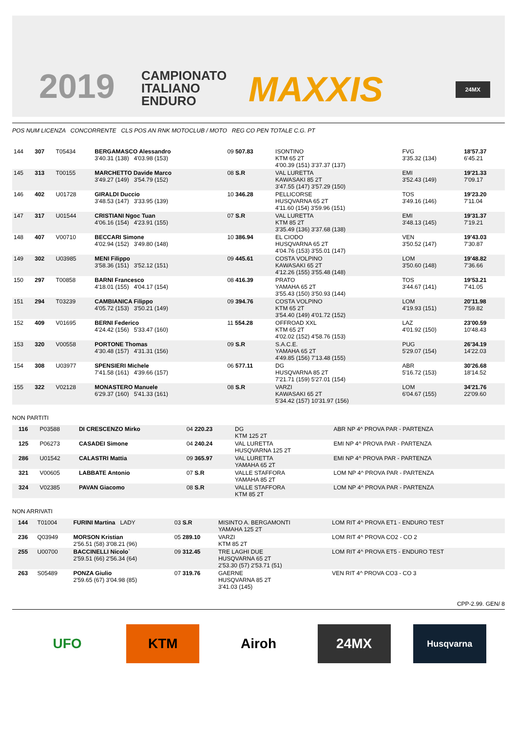2019
CAMPIONATO
ITALIANO
ENDURO
MAXXIS 24MX
POS NUM LICENZA CONCORRENTE CLS POS AN RNK MOTOCLUB / MOTO REG CO PEN TOTALE C.G. PT
| 144 | 307 | T05434 | BERGAMASCO Alessandro 3'40.31 (138) 4'03.98 (153) | 09 507.83 | ISONTINO KTM 65 2T 4'00.39 (151) 3'37.37 (137) | FVG 3'35.32 (134) | 18'57.37 6'45.21 |
| 145 | 313 | T00155 | MARCHETTO Davide Marco 3'49.27 (149) 3'54.79 (152) | 08 S.R | VAL LURETTA KAWASAKI 85 2T 3'47.55 (147) 3'57.29 (150) | EMI 3'52.43 (149) | 19'21.33 7'09.17 |
| 146 | 402 | U01728 | GIRALDI Duccio 3'48.53 (147) 3'33.95 (139) | 10 346.28 | PELLICORSE HUSQVARNA 65 2T 4'11.60 (154) 3'59.96 (151) | TOS 3'49.16 (146) | 19'23.20 7'11.04 |
| 147 | 317 | U01544 | CRISTIANI Ngoc Tuan 4'06.16 (154) 4'23.91 (155) | 07 S.R | VAL LURETTA KTM 85 2T 3'35.49 (136) 3'37.68 (138) | EMI 3'48.13 (145) | 19'31.37 7'19.21 |
| 148 | 407 | V00710 | BECCARI Simone 4'02.94 (152) 3'49.80 (148) | 10 386.94 | EL CIODO HUSQVARNA 65 2T 4'04.76 (153) 3'55.01 (147) | VEN 3'50.52 (147) | 19'43.03 7'30.87 |
| 149 | 302 | U03985 | MENI Filippo 3'58.36 (151) 3'52.12 (151) | 09 445.61 | COSTA VOLPINO KAWASAKI 65 2T 4'12.26 (155) 3'55.48 (148) | LOM 3'50.60 (148) | 19'48.82 7'36.66 |
| 150 | 297 | T00858 | BARNI Francesco 4'18.01 (155) 4'04.17 (154) | 08 416.39 | PRATO YAMAHA 65 2T 3'55.43 (150) 3'50.93 (144) | TOS 3'44.67 (141) | 19'53.21 7'41.05 |
| 151 | 294 | T03239 | CAMBIANICA Filippo 4'05.72 (153) 3'50.21 (149) | 09 394.76 | COSTA VOLPINO KTM 65 2T 3'54.40 (149) 4'01.72 (152) | LOM 4'19.93 (151) | 20'11.98 7'59.82 |
| 152 | 409 | V01695 | BERNI Federico 4'24.42 (156) 5'33.47 (160) | 11 554.28 | OFFROAD XXL KTM 65 2T 4'02.02 (152) 4'58.76 (153) | LAZ 4'01.92 (150) | 23'00.59 10'48.43 |
| 153 | 320 | V00558 | PORTONE Thomas 4'30.48 (157) 4'31.31 (156) | 09 S.R | S.A.C.E. YAMAHA 65 2T 4'49.85 (156) 7'13.48 (155) | PUG 5'29.07 (154) | 26'34.19 14'22.03 |
| 154 | 308 | U03977 | SPENSIERI Michele 7'41.58 (161) 4'39.66 (157) | 06 577.11 | DG HUSQVARNA 85 2T 7'21.71 (159) 5'27.01 (154) | ABR 5'16.72 (153) | 30'26.68 18'14.52 |
| 155 | 322 | V02128 | MONASTERO Manuele 6'29.37 (160) 5'41.33 (161) | 08 S.R | VARZI KAWASAKI 65 2T 5'34.42 (157) 10'31.97 (156) | LOM 6'04.67 (155) | 34'21.76 22'09.60 |
NON PARTITI
| | 116 | P03588 | DI CRESCENZO Mirko | 04 220.23 | DG KTM 125 2T | ABR NP 4^ PROVA PAR - PARTENZA |
| | 125 | P06273 | CASADEI Simone | 04 240.24 | VAL LURETTA HUSQVARNA 125 2T | EMI NP 4^ PROVA PAR - PARTENZA |
| | 286 | U01542 | CALASTRI Mattia | 09 365.97 | VAL LURETTA YAMAHA 65 2T | EMI NP 4^ PROVA PAR - PARTENZA |
| | 321 | V00605 | LABBATE Antonio | 07 S.R | VALLE STAFFORA YAMAHA 85 2T | LOM NP 4^ PROVA PAR - PARTENZA |
| | 324 | V02385 | PAVAN Giacomo | 08 S.R | VALLE STAFFORA KTM 85 2T | LOM NP 4^ PROVA PAR - PARTENZA |
NON ARRIVATI
| | 144 | T01004 | FURINI Martina LADY | 03 S.R | MISINTO A. BERGAMONTI YAMAHA 125 2T | LOM RIT 4^ PROVA ET1 - ENDURO TEST |
| | 236 | Q03949 | MORSON Kristian 2'56.51 (58) 3'08.21 (96) | 05 289.10 | VARZI KTM 85 2T | LOM RIT 4^ PROVA CO2 - CO 2 |
| | 255 | U00700 | BACCINELLI Nicolo` 2'59.51 (66) 2'56.34 (64) | 09 312.45 | TRE LAGHI DUE HUSQVARNA 65 2T 2'53.30 (57) 2'53.71 (51) | LOM RIT 4^ PROVA ET5 - ENDURO TEST |
| | 263 | S05489 | PONZA Giulio 2'59.65 (67) 3'04.98 (85) | 07 319.76 | GAERNE HUSQVARNA 85 2T 3'41.03 (145) | VEN RIT 4^ PROVA CO3 - CO 3 |
CPP-2.99. GEN/ 8
UFO KTM Airoh 24MX
Husqvarna